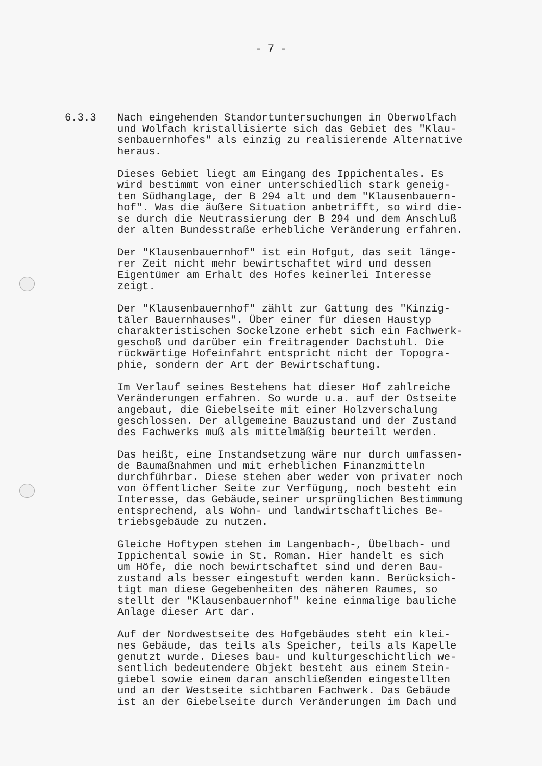- 7 -
6.3.3 Nach eingehenden Standortuntersuchungen in Oberwolfach und Wolfach kristallisierte sich das Gebiet des "Klau- senbauernhofes" als einzig zu realisierende Alternative heraus.
Dieses Gebiet liegt am Eingang des Ippichentales. Es wird bestimmt von einer unterschiedlich stark geneig- ten Südhanglage, der B 294 alt und dem "Klausenbauern- hof". Was die äußere Situation anbetrifft, so wird die- se durch die Neutrassierung der B 294 und dem Anschluß der alten Bundesstraße erhebliche Veränderung erfahren.
Der "Klausenbauernhof" ist ein Hofgut, das seit länge- rer Zeit nicht mehr bewirtschaftet wird und dessen Eigentümer am Erhalt des Hofes keinerlei Interesse zeigt.
Der "Klausenbauernhof" zählt zur Gattung des "Kinzig- täler Bauernhauses". Über einer für diesen Haustyp charakteristischen Sockelzone erhebt sich ein Fachwerk- geschoß und darüber ein freitragender Dachstuhl. Die rückwärtige Hofeinfahrt entspricht nicht der Topogra- phie, sondern der Art der Bewirtschaftung.
Im Verlauf seines Bestehens hat dieser Hof zahlreiche Veränderungen erfahren. So wurde u.a. auf der Ostseite angebaut, die Giebelseite mit einer Holzverschalung geschlossen. Der allgemeine Bauzustand und der Zustand des Fachwerks muß als mittelmäßig beurteilt werden.
Das heißt, eine Instandsetzung wäre nur durch umfassen- de Baumaßnahmen und mit erheblichen Finanzmitteln durchführbar. Diese stehen aber weder von privater noch von öffentlicher Seite zur Verfügung, noch besteht ein Interesse, das Gebäude,seiner ursprünglichen Bestimmung entsprechend, als Wohn- und landwirtschaftliches Be- triebsgebäude zu nutzen.
Gleiche Hoftypen stehen im Langenbach-, Übelbach- und Ippichental sowie in St. Roman. Hier handelt es sich um Höfe, die noch bewirtschaftet sind und deren Bau- zustand als besser eingestuft werden kann. Berücksich- tigt man diese Gegebenheiten des näheren Raumes, so stellt der "Klausenbauernhof" keine einmalige bauliche Anlage dieser Art dar.
Auf der Nordwestseite des Hofgebäudes steht ein klei- nes Gebäude, das teils als Speicher, teils als Kapelle genutzt wurde. Dieses bau- und kulturgeschichtlich we- sentlich bedeutendere Objekt besteht aus einem Stein- giebel sowie einem daran anschließenden eingestellten und an der Westseite sichtbaren Fachwerk. Das Gebäude ist an der Giebelseite durch Veränderungen im Dach und